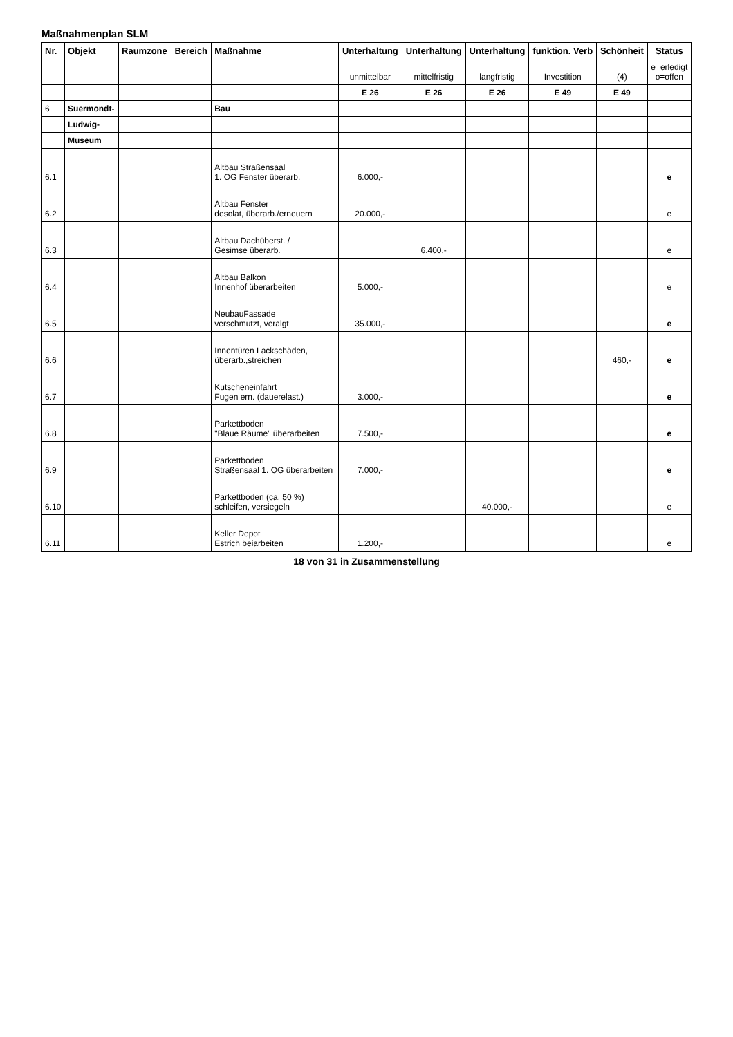Maßnahmenplan SLM
| Nr. | Objekt | Raumzone | Bereich | Maßnahme | Unterhaltung | Unterhaltung | Unterhaltung | funktion. Verb | Schönheit | Status |
| --- | --- | --- | --- | --- | --- | --- | --- | --- | --- | --- |
| | | | | | unmittelbar | mittelfristig | langfristig | Investition | (4) | e=erledigt o=offen |
| | | | | | E 26 | E 26 | E 26 | E 49 | E 49 | |
| 6 | Suermondt- | | | Bau | | | | | | |
| | Ludwig- | | | | | | | | | |
| | Museum | | | | | | | | | |
| 6.1 | | | | Altbau Straßensaal 1. OG Fenster überarb. | 6.000,- | | | | | e |
| 6.2 | | | | Altbau Fenster desolat, überarb./erneuern | 20.000,- | | | | | e |
| 6.3 | | | | Altbau Dachüberst. / Gesimse überarb. | | 6.400,- | | | | e |
| 6.4 | | | | Altbau Balkon Innenhof überarbeiten | 5.000,- | | | | | e |
| 6.5 | | | | NeubauFassade verschmutzt, veralgt | 35.000,- | | | | | e |
| 6.6 | | | | Innentüren Lackschäden, überarb.,streichen | | | | | 460,- | e |
| 6.7 | | | | Kutscheneinfahrt Fugen ern. (dauerelast.) | 3.000,- | | | | | e |
| 6.8 | | | | Parkettboden "Blaue Räume" überarbeiten | 7.500,- | | | | | e |
| 6.9 | | | | Parkettboden Straßensaal 1. OG überarbeiten | 7.000,- | | | | | e |
| 6.10 | | | | Parkettboden (ca. 50 %) schleifen, versiegeln | | | 40.000,- | | | e |
| 6.11 | | | | Keller Depot Estrich beiarbeiten | 1.200,- | | | | | e |
18 von 31 in Zusammenstellung